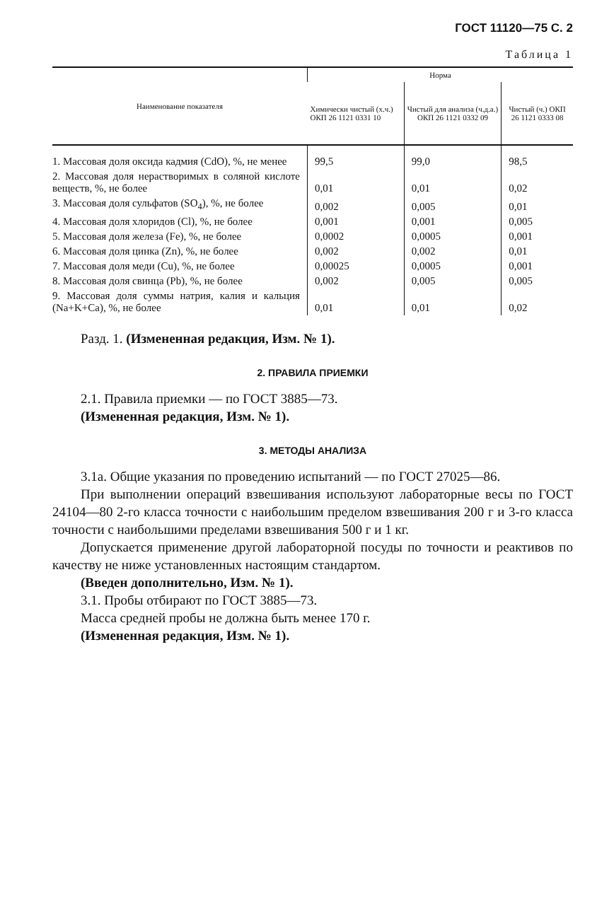ГОСТ 11120—75 С. 2
Таблица 1
| Наименование показателя | Норма | | |
| --- | --- | --- | --- |
| | Химически чистый (х.ч.) ОКП 26 1121 0331 10 | Чистый для анализа (ч.д.а.) ОКП 26 1121 0332 09 | Чистый (ч.) ОКП 26 1121 0333 08 |
| 1. Массовая доля оксида кадмия (CdO), %, не менее | 99,5 | 99,0 | 98,5 |
| 2. Массовая доля нерастворимых в соляной кислоте веществ, %, не более | 0,01 | 0,01 | 0,02 |
| 3. Массовая доля сульфатов (SO<sub>4</sub>), %, не более | 0,002 | 0,005 | 0,01 |
| 4. Массовая доля хлоридов (Cl), %, не более | 0,001 | 0,001 | 0,005 |
| 5. Массовая доля железа (Fe), %, не более | 0,0002 | 0,0005 | 0,001 |
| 6. Массовая доля цинка (Zn), %, не более | 0,002 | 0,002 | 0,01 |
| 7. Массовая доля меди (Cu), %, не более | 0,00025 | 0,0005 | 0,001 |
| 8. Массовая доля свинца (Pb), %, не более | 0,002 | 0,005 | 0,005 |
| 9. Массовая доля суммы натрия, калия и кальция (Na+K+Ca), %, не более | 0,01 | 0,01 | 0,02 |
Разд. 1. (Измененная редакция, Изм. № 1).
2. ПРАВИЛА ПРИЕМКИ
2.1. Правила приемки — по ГОСТ 3885—73.
(Измененная редакция, Изм. № 1).
3. МЕТОДЫ АНАЛИЗА
3.1а. Общие указания по проведению испытаний — по ГОСТ 27025—86.
При выполнении операций взвешивания используют лабораторные весы по ГОСТ 24104—80 2-го класса точности с наибольшим пределом взвешивания 200 г и 3-го класса точности с наибольшими пределами взвешивания 500 г и 1 кг.
Допускается применение другой лабораторной посуды по точности и реактивов по качеству не ниже установленных настоящим стандартом.
(Введен дополнительно, Изм. № 1).
3.1. Пробы отбирают по ГОСТ 3885—73.
Масса средней пробы не должна быть менее 170 г.
(Измененная редакция, Изм. № 1).